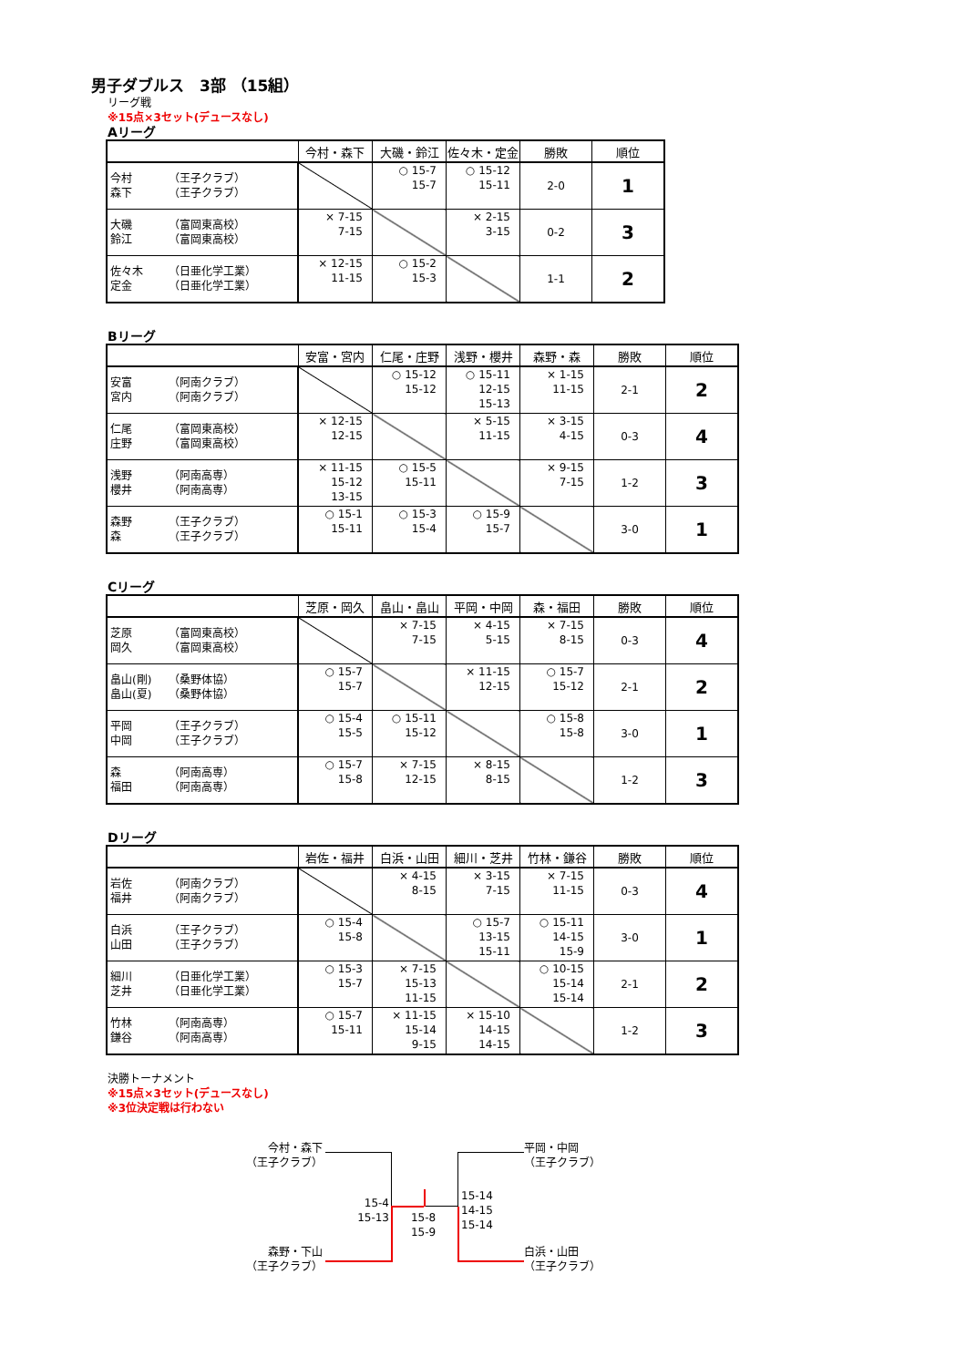男子ダブルス　3部 （15組）
リーグ戦
※15点×3セット(デュースなし)
Aリーグ
| | 今村・森下 | 大磯・鈴江 | 佐々木・定金 | 勝敗 | 順位 |
| --- | --- | --- | --- | --- | --- |
| 今村 （王子クラブ） 森下 （王子クラブ） | | ○ 15-7 15-7 | ○ 15-12 15-11 | 2-0 | 1 |
| 大磯 （富岡東高校） 鈴江 （富岡東高校） | × 7-15 7-15 | | × 2-15 3-15 | 0-2 | 3 |
| 佐々木 （日亜化学工業） 定金 （日亜化学工業） | × 12-15 11-15 | ○ 15-2 15-3 | | 1-1 | 2 |
Bリーグ
| | 安富・宮内 | 仁尾・庄野 | 浅野・櫻井 | 森野・森 | 勝敗 | 順位 |
| --- | --- | --- | --- | --- | --- | --- |
| 安富 （阿南クラブ） 宮内 （阿南クラブ） | | ○ 15-12 15-12 | ○ 15-11 12-15 15-13 | × 1-15 11-15 | 2-1 | 2 |
| 仁尾 （富岡東高校） 庄野 （富岡東高校） | × 12-15 12-15 | | × 5-15 11-15 | × 3-15 4-15 | 0-3 | 4 |
| 浅野 （阿南高専） 櫻井 （阿南高専） | × 11-15 15-12 13-15 | ○ 15-5 15-11 | | × 9-15 7-15 | 1-2 | 3 |
| 森野 （王子クラブ） 森 （王子クラブ） | ○ 15-1 15-11 | ○ 15-3 15-4 | ○ 15-9 15-7 | | 3-0 | 1 |
Cリーグ
| | 芝原・岡久 | 畠山・畠山 | 平岡・中岡 | 森・福田 | 勝敗 | 順位 |
| --- | --- | --- | --- | --- | --- | --- |
| 芝原 （富岡東高校） 岡久 （富岡東高校） | | × 7-15 7-15 | × 4-15 5-15 | × 7-15 8-15 | 0-3 | 4 |
| 畠山(剛) （桑野体協） 畠山(夏) （桑野体協） | ○ 15-7 15-7 | | × 11-15 12-15 | ○ 15-7 15-12 | 2-1 | 2 |
| 平岡 （王子クラブ） 中岡 （王子クラブ） | ○ 15-4 15-5 | ○ 15-11 15-12 | | ○ 15-8 15-8 | 3-0 | 1 |
| 森 （阿南高専） 福田 （阿南高専） | ○ 15-7 15-8 | × 7-15 12-15 | × 8-15 8-15 | | 1-2 | 3 |
Dリーグ
| | 岩佐・福井 | 白浜・山田 | 細川・芝井 | 竹林・鎌谷 | 勝敗 | 順位 |
| --- | --- | --- | --- | --- | --- | --- |
| 岩佐 （阿南クラブ） 福井 （阿南クラブ） | | × 4-15 8-15 | × 3-15 7-15 | × 7-15 11-15 | 0-3 | 4 |
| 白浜 （王子クラブ） 山田 （王子クラブ） | ○ 15-4 15-8 | | ○ 15-7 13-15 15-11 | ○ 15-11 14-15 15-9 | 3-0 | 1 |
| 細川 （日亜化学工業） 芝井 （日亜化学工業） | ○ 15-3 15-7 | × 7-15 15-13 11-15 | | ○ 10-15 15-14 15-14 | 2-1 | 2 |
| 竹林 （阿南高専） 鎌谷 （阿南高専） | ○ 15-7 15-11 | × 11-15 15-14 9-15 | × 15-10 14-15 14-15 | | 1-2 | 3 |
決勝トーナメント
※15点×3セット(デュースなし)
※3位決定戦は行わない
今村・森下
（王子クラブ）
平岡・中岡
（王子クラブ）
15-4
15-13
15-8
15-9
15-14
14-15
15-14
森野・下山
（王子クラブ）
白浜・山田
（王子クラブ）